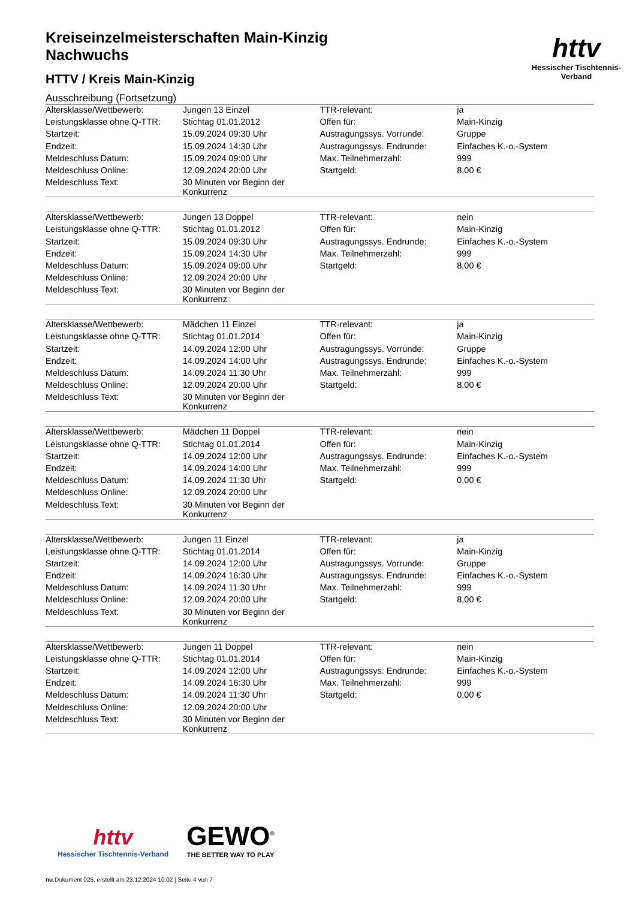httv
Hessischer Tischtennis-Verband
Kreiseinzelmeisterschaften Main-Kinzig
Nachwuchs
HTTV / Kreis Main-Kinzig
Ausschreibung (Fortsetzung)
| Altersklasse/Wettbewerb: | Jungen 13 Einzel | TTR-relevant: | ja |
| Leistungsklasse ohne Q-TTR: | Stichtag 01.01.2012 | Offen für: | Main-Kinzig |
| Startzeit: | 15.09.2024 09:30 Uhr | Austragungssys. Vorrunde: | Gruppe |
| Endzeit: | 15.09.2024 14:30 Uhr | Austragungssys. Endrunde: | Einfaches K.-o.-System |
| Meldeschluss Datum: | 15.09.2024 09:00 Uhr | Max. Teilnehmerzahl: | 999 |
| Meldeschluss Online: | 12.09.2024 20:00 Uhr | Startgeld: | 8,00 € |
| Meldeschluss Text: | 30 Minuten vor Beginn der Konkurrenz | | |
| Altersklasse/Wettbewerb: | Jungen 13 Doppel | TTR-relevant: | nein |
| Leistungsklasse ohne Q-TTR: | Stichtag 01.01.2012 | Offen für: | Main-Kinzig |
| Startzeit: | 15.09.2024 09:30 Uhr | Austragungssys. Endrunde: | Einfaches K.-o.-System |
| Endzeit: | 15.09.2024 14:30 Uhr | Max. Teilnehmerzahl: | 999 |
| Meldeschluss Datum: | 15.09.2024 09:00 Uhr | Startgeld: | 8,00 € |
| Meldeschluss Online: | 12.09.2024 20:00 Uhr | | |
| Meldeschluss Text: | 30 Minuten vor Beginn der Konkurrenz | | |
| Altersklasse/Wettbewerb: | Mädchen 11 Einzel | TTR-relevant: | ja |
| Leistungsklasse ohne Q-TTR: | Stichtag 01.01.2014 | Offen für: | Main-Kinzig |
| Startzeit: | 14.09.2024 12:00 Uhr | Austragungssys. Vorrunde: | Gruppe |
| Endzeit: | 14.09.2024 14:00 Uhr | Austragungssys. Endrunde: | Einfaches K.-o.-System |
| Meldeschluss Datum: | 14.09.2024 11:30 Uhr | Max. Teilnehmerzahl: | 999 |
| Meldeschluss Online: | 12.09.2024 20:00 Uhr | Startgeld: | 8,00 € |
| Meldeschluss Text: | 30 Minuten vor Beginn der Konkurrenz | | |
| Altersklasse/Wettbewerb: | Mädchen 11 Doppel | TTR-relevant: | nein |
| Leistungsklasse ohne Q-TTR: | Stichtag 01.01.2014 | Offen für: | Main-Kinzig |
| Startzeit: | 14.09.2024 12:00 Uhr | Austragungssys. Endrunde: | Einfaches K.-o.-System |
| Endzeit: | 14.09.2024 14:00 Uhr | Max. Teilnehmerzahl: | 999 |
| Meldeschluss Datum: | 14.09.2024 11:30 Uhr | Startgeld: | 0,00 € |
| Meldeschluss Online: | 12.09.2024 20:00 Uhr | | |
| Meldeschluss Text: | 30 Minuten vor Beginn der Konkurrenz | | |
| Altersklasse/Wettbewerb: | Jungen 11 Einzel | TTR-relevant: | ja |
| Leistungsklasse ohne Q-TTR: | Stichtag 01.01.2014 | Offen für: | Main-Kinzig |
| Startzeit: | 14.09.2024 12:00 Uhr | Austragungssys. Vorrunde: | Gruppe |
| Endzeit: | 14.09.2024 16:30 Uhr | Austragungssys. Endrunde: | Einfaches K.-o.-System |
| Meldeschluss Datum: | 14.09.2024 11:30 Uhr | Max. Teilnehmerzahl: | 999 |
| Meldeschluss Online: | 12.09.2024 20:00 Uhr | Startgeld: | 8,00 € |
| Meldeschluss Text: | 30 Minuten vor Beginn der Konkurrenz | | |
| Altersklasse/Wettbewerb: | Jungen 11 Doppel | TTR-relevant: | nein |
| Leistungsklasse ohne Q-TTR: | Stichtag 01.01.2014 | Offen für: | Main-Kinzig |
| Startzeit: | 14.09.2024 12:00 Uhr | Austragungssys. Endrunde: | Einfaches K.-o.-System |
| Endzeit: | 14.09.2024 16:30 Uhr | Max. Teilnehmerzahl: | 999 |
| Meldeschluss Datum: | 14.09.2024 11:30 Uhr | Startgeld: | 0,00 € |
| Meldeschluss Online: | 12.09.2024 20:00 Uhr | | |
| Meldeschluss Text: | 30 Minuten vor Beginn der Konkurrenz | | |
httv
Hessischer Tischtennis-Verband
GEWO<sup>®</sup>
THE BETTER WAY TO PLAY
nu.Dokument 025, erstellt am 23.12.2024 10:02 | Seite 4 von 7